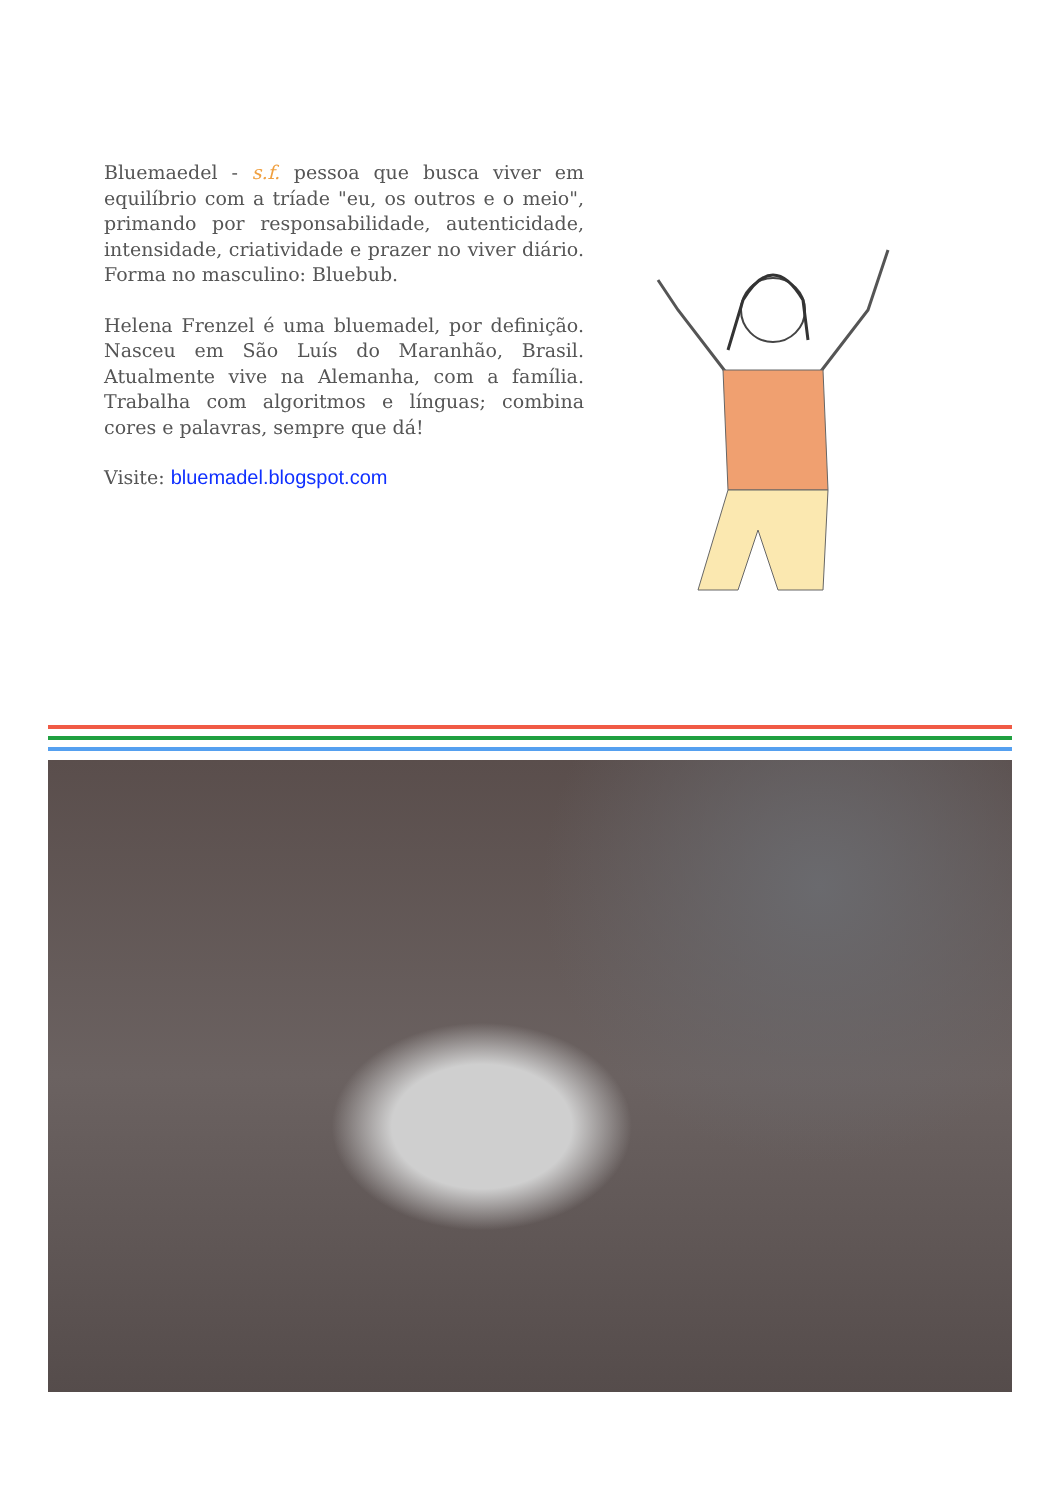Bluemaedel - s.f. pessoa que busca viver em equilíbrio com a tríade "eu, os outros e o meio", primando por responsabilidade, autenticidade, intensidade, criatividade e prazer no viver diário. Forma no masculino: Bluebub.
Helena Frenzel é uma bluemadel, por definição. Nasceu em São Luís do Maranhão, Brasil. Atualmente vive na Alemanha, com a família. Trabalha com algoritmos e línguas; combina cores e palavras, sempre que dá!
Visite: bluemadel.blogspot.com